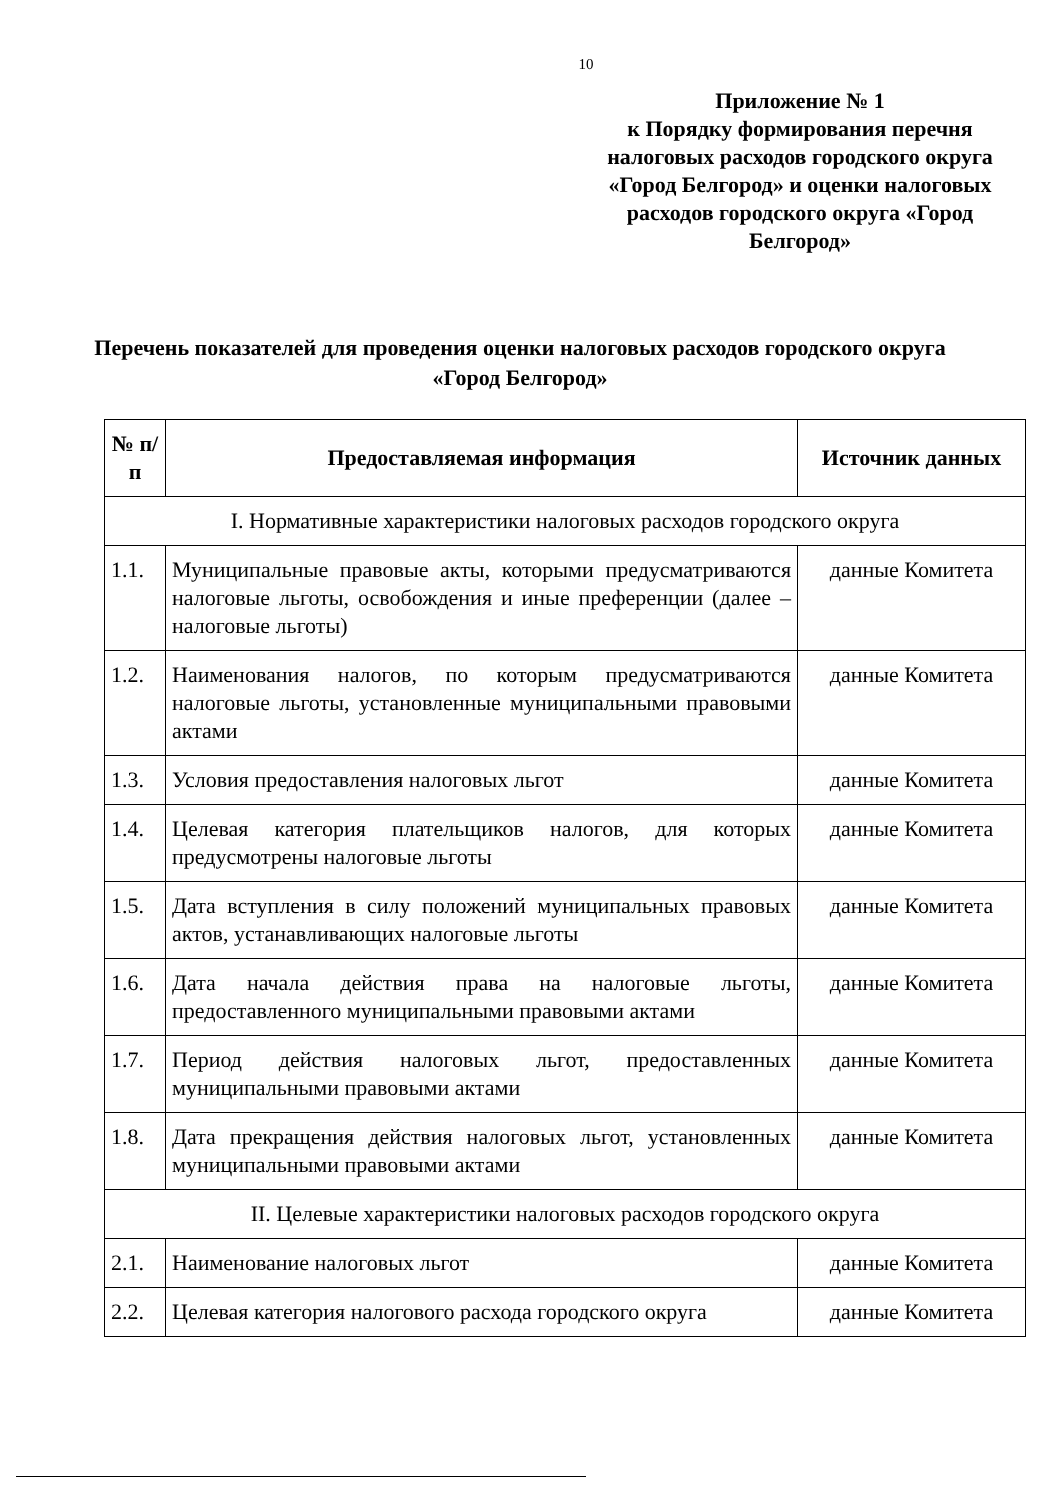10
Приложение № 1
к Порядку формирования перечня налоговых расходов городского округа «Город Белгород» и оценки налоговых расходов городского округа «Город Белгород»
Перечень показателей для проведения оценки налоговых расходов городского округа «Город Белгород»
| № п/п | Предоставляемая информация | Источник данных |
| --- | --- | --- |
| I. Нормативные характеристики налоговых расходов городского округа | | |
| 1.1. | Муниципальные правовые акты, которыми предусматриваются налоговые льготы, освобождения и иные преференции (далее – налоговые льготы) | данные Комитета |
| 1.2. | Наименования налогов, по которым предусматриваются налоговые льготы, установленные муниципальными правовыми актами | данные Комитета |
| 1.3. | Условия предоставления налоговых льгот | данные Комитета |
| 1.4. | Целевая категория плательщиков налогов, для которых предусмотрены налоговые льготы | данные Комитета |
| 1.5. | Дата вступления в силу положений муниципальных правовых актов, устанавливающих налоговые льготы | данные Комитета |
| 1.6. | Дата начала действия права на налоговые льготы, предоставленного муниципальными правовыми актами | данные Комитета |
| 1.7. | Период действия налоговых льгот, предоставленных муниципальными правовыми актами | данные Комитета |
| 1.8. | Дата прекращения действия налоговых льгот, установленных муниципальными правовыми актами | данные Комитета |
| II. Целевые характеристики налоговых расходов городского округа | | |
| 2.1. | Наименование налоговых льгот | данные Комитета |
| 2.2. | Целевая категория налогового расхода городского округа | данные Комитета |